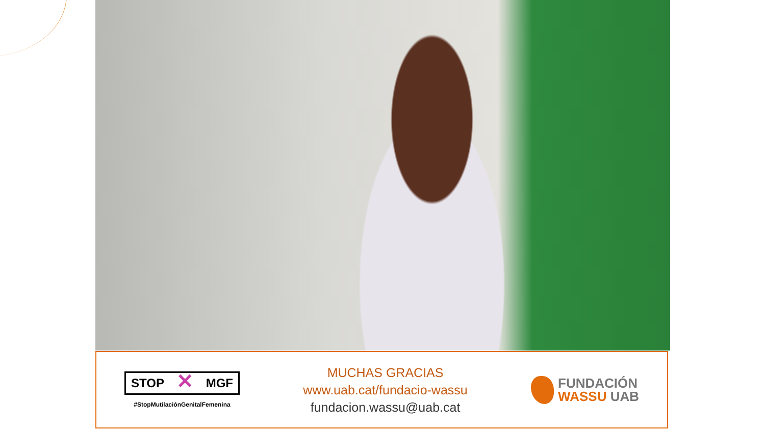STOP ✕ MGF
#StopMutilaciónGenitalFemenina
MUCHAS GRACIAS
www.uab.cat/fundacio-wassu
fundacion.wassu@uab.cat
FUNDACIÓN
WASSU UAB